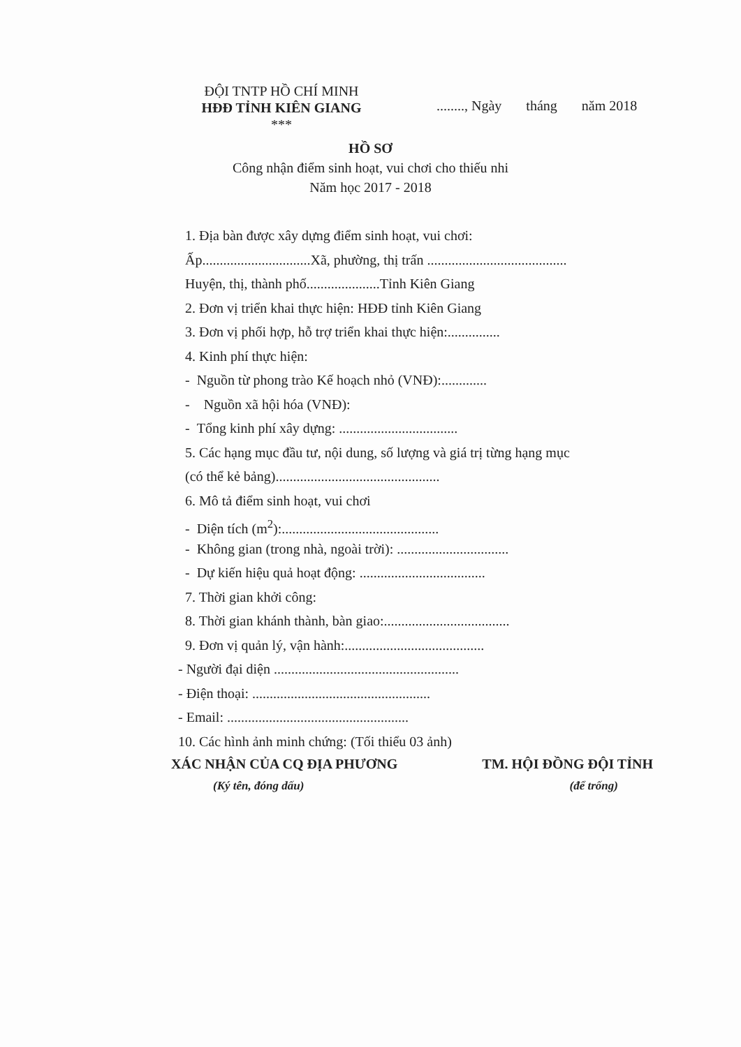ĐỘI TNTP HỒ CHÍ MINH
HĐĐ TỈNH KIÊN GIANG
***
........, Ngày tháng năm 2018
HỒ SƠ
Công nhận điểm sinh hoạt, vui chơi cho thiếu nhi
Năm học 2017 - 2018
1. Địa bàn được xây dựng điểm sinh hoạt, vui chơi:
Ấp...............................Xã, phường, thị trấn ........................................
Huyện, thị, thành phố.....................Tỉnh Kiên Giang
2. Đơn vị triển khai thực hiện: HĐĐ tỉnh Kiên Giang
3. Đơn vị phối hợp, hỗ trợ triển khai thực hiện:...............
4. Kinh phí thực hiện:
- Nguồn từ phong trào Kế hoạch nhỏ (VNĐ):.............
- Nguồn xã hội hóa (VNĐ):
- Tổng kinh phí xây dựng: ..................................
5. Các hạng mục đầu tư, nội dung, số lượng và giá trị từng hạng mục
(có thể kẻ bảng)...............................................
6. Mô tả điểm sinh hoạt, vui chơi
- Diện tích (m<sup>2</sup>):.............................................
- Không gian (trong nhà, ngoài trời): ................................
- Dự kiến hiệu quả hoạt động: ....................................
7. Thời gian khởi công:
8. Thời gian khánh thành, bàn giao:....................................
9. Đơn vị quản lý, vận hành:........................................
- Người đại diện .....................................................
- Điện thoại: ...................................................
- Email: ....................................................
10. Các hình ảnh minh chứng: (Tối thiểu 03 ảnh)
XÁC NHẬN CỦA CQ ĐỊA PHƯƠNG TM. HỘI ĐỒNG ĐỘI TỈNH
(Ký tên, đóng dấu) (để trống)